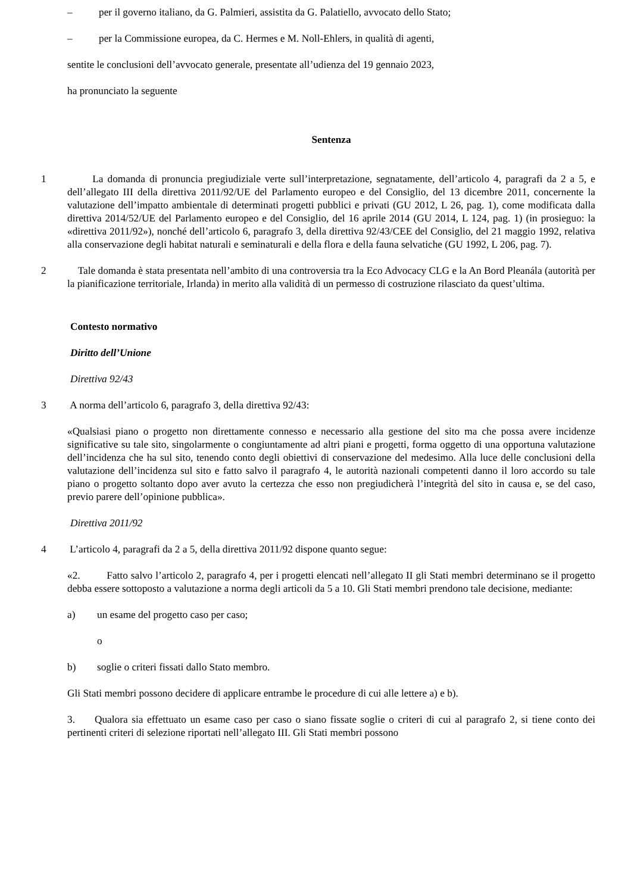– per il governo italiano, da G. Palmieri, assistita da G. Palatiello, avvocato dello Stato;
– per la Commissione europea, da C. Hermes e M. Noll-Ehlers, in qualità di agenti,
sentite le conclusioni dell’avvocato generale, presentate all’udienza del 19 gennaio 2023,
ha pronunciato la seguente
Sentenza
1 La domanda di pronuncia pregiudiziale verte sull’interpretazione, segnatamente, dell’articolo 4, paragrafi da 2 a 5, e dell’allegato III della direttiva 2011/92/UE del Parlamento europeo e del Consiglio, del 13 dicembre 2011, concernente la valutazione dell’impatto ambientale di determinati progetti pubblici e privati (GU 2012, L 26, pag. 1), come modificata dalla direttiva 2014/52/UE del Parlamento europeo e del Consiglio, del 16 aprile 2014 (GU 2014, L 124, pag. 1) (in prosieguo: la «direttiva 2011/92»), nonché dell’articolo 6, paragrafo 3, della direttiva 92/43/CEE del Consiglio, del 21 maggio 1992, relativa alla conservazione degli habitat naturali e seminaturali e della flora e della fauna selvatiche (GU 1992, L 206, pag. 7).
2 Tale domanda è stata presentata nell’ambito di una controversia tra la Eco Advocacy CLG e la An Bord Pleanála (autorità per la pianificazione territoriale, Irlanda) in merito alla validità di un permesso di costruzione rilasciato da quest’ultima.
Contesto normativo
Diritto dell’Unione
Direttiva 92/43
3 A norma dell’articolo 6, paragrafo 3, della direttiva 92/43:
«Qualsiasi piano o progetto non direttamente connesso e necessario alla gestione del sito ma che possa avere incidenze significative su tale sito, singolarmente o congiuntamente ad altri piani e progetti, forma oggetto di una opportuna valutazione dell’incidenza che ha sul sito, tenendo conto degli obiettivi di conservazione del medesimo. Alla luce delle conclusioni della valutazione dell’incidenza sul sito e fatto salvo il paragrafo 4, le autorità nazionali competenti danno il loro accordo su tale piano o progetto soltanto dopo aver avuto la certezza che esso non pregiudicherà l’integrità del sito in causa e, se del caso, previo parere dell’opinione pubblica».
Direttiva 2011/92
4 L’articolo 4, paragrafi da 2 a 5, della direttiva 2011/92 dispone quanto segue:
«2. Fatto salvo l’articolo 2, paragrafo 4, per i progetti elencati nell’allegato II gli Stati membri determinano se il progetto debba essere sottoposto a valutazione a norma degli articoli da 5 a 10. Gli Stati membri prendono tale decisione, mediante:
a) un esame del progetto caso per caso;
o
b) soglie o criteri fissati dallo Stato membro.
Gli Stati membri possono decidere di applicare entrambe le procedure di cui alle lettere a) e b).
3. Qualora sia effettuato un esame caso per caso o siano fissate soglie o criteri di cui al paragrafo 2, si tiene conto dei pertinenti criteri di selezione riportati nell’allegato III. Gli Stati membri possono